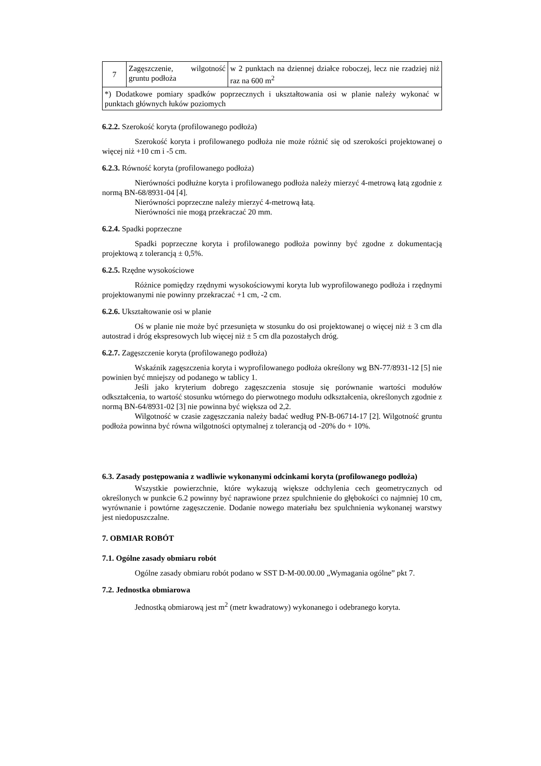| 7 | Zagęszczenie, wilgotność gruntu podłoża | w 2 punktach na dziennej działce roboczej, lecz nie rzadziej niż raz na 600 m<sup>2</sup> |
| *) Dodatkowe pomiary spadków poprzecznych i ukształtowania osi w planie należy wykonać w punktach głównych łuków poziomych | | |
6.2.2. Szerokość koryta (profilowanego podłoża)
Szerokość koryta i profilowanego podłoża nie może różnić się od szerokości projektowanej o więcej niż +10 cm i -5 cm.
6.2.3. Równość koryta (profilowanego podłoża)
Nierówności podłużne koryta i profilowanego podłoża należy mierzyć 4-metrową łatą zgodnie z normą BN-68/8931-04 [4].
Nierówności poprzeczne należy mierzyć 4-metrową łatą.
Nierówności nie mogą przekraczać 20 mm.
6.2.4. Spadki poprzeczne
Spadki poprzeczne koryta i profilowanego podłoża powinny być zgodne z dokumentacją projektową z tolerancją ± 0,5%.
6.2.5. Rzędne wysokościowe
Różnice pomiędzy rzędnymi wysokościowymi koryta lub wyprofilowanego podłoża i rzędnymi projektowanymi nie powinny przekraczać +1 cm, -2 cm.
6.2.6. Ukształtowanie osi w planie
Oś w planie nie może być przesunięta w stosunku do osi projektowanej o więcej niż ± 3 cm dla autostrad i dróg ekspresowych lub więcej niż ± 5 cm dla pozostałych dróg.
6.2.7. Zagęszczenie koryta (profilowanego podłoża)
Wskaźnik zagęszczenia koryta i wyprofilowanego podłoża określony wg BN-77/8931-12 [5] nie powinien być mniejszy od podanego w tablicy 1.
Jeśli jako kryterium dobrego zagęszczenia stosuje się porównanie wartości modułów odkształcenia, to wartość stosunku wtórnego do pierwotnego modułu odkształcenia, określonych zgodnie z normą BN-64/8931-02 [3] nie powinna być większa od 2,2.
Wilgotność w czasie zagęszczania należy badać według PN-B-06714-17 [2]. Wilgotność gruntu podłoża powinna być równa wilgotności optymalnej z tolerancją od -20% do + 10%.
6.3. Zasady postępowania z wadliwie wykonanymi odcinkami koryta (profilowanego podłoża)
Wszystkie powierzchnie, które wykazują większe odchylenia cech geometrycznych od określonych w punkcie 6.2 powinny być naprawione przez spulchnienie do głębokości co najmniej 10 cm, wyrównanie i powtórne zagęszczenie. Dodanie nowego materiału bez spulchnienia wykonanej warstwy jest niedopuszczalne.
7. OBMIAR ROBÓT
7.1. Ogólne zasady obmiaru robót
Ogólne zasady obmiaru robót podano w SST D-M-00.00.00 „Wymagania ogólne” pkt 7.
7.2. Jednostka obmiarowa
Jednostką obmiarową jest m<sup>2</sup> (metr kwadratowy) wykonanego i odebranego koryta.